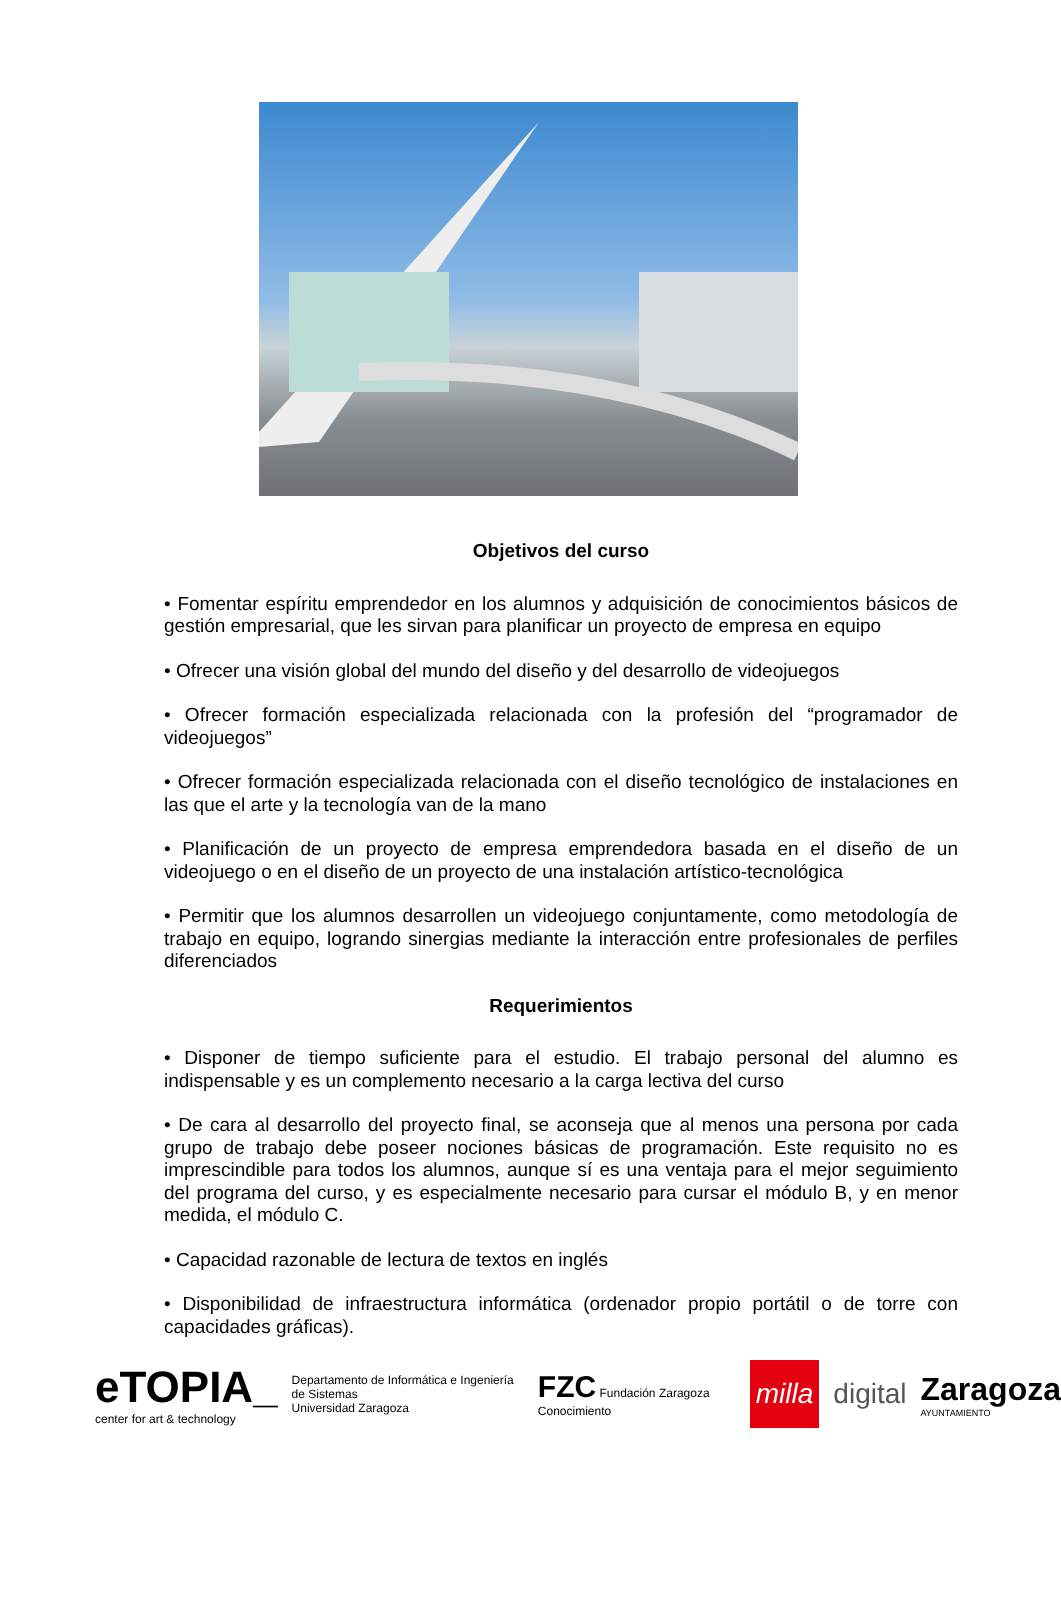Objetivos del curso
• Fomentar espíritu emprendedor en los alumnos y adquisición de conocimientos básicos de gestión empresarial, que les sirvan para planificar un proyecto de empresa en equipo
• Ofrecer una visión global del mundo del diseño y del desarrollo de videojuegos
• Ofrecer formación especializada relacionada con la profesión del “programador de videojuegos”
• Ofrecer formación especializada relacionada con el diseño tecnológico de instalaciones en las que el arte y la tecnología van de la mano
• Planificación de un proyecto de empresa emprendedora basada en el diseño de un videojuego o en el diseño de un proyecto de una instalación artístico-tecnológica
• Permitir que los alumnos desarrollen un videojuego conjuntamente, como metodología de trabajo en equipo, logrando sinergias mediante la interacción entre profesionales de perfiles diferenciados
Requerimientos
• Disponer de tiempo suficiente para el estudio. El trabajo personal del alumno es indispensable y es un complemento necesario a la carga lectiva del curso
• De cara al desarrollo del proyecto final, se aconseja que al menos una persona por cada grupo de trabajo debe poseer nociones básicas de programación. Este requisito no es imprescindible para todos los alumnos, aunque sí es una ventaja para el mejor seguimiento del programa del curso, y es especialmente necesario para cursar el módulo B, y en menor medida, el módulo C.
• Capacidad razonable de lectura de textos en inglés
• Disponibilidad de infraestructura informática (ordenador propio portátil o de torre con capacidades gráficas).
eTOPIA_
center for art & technology
Departamento de Informática e Ingeniería de Sistemas
Universidad Zaragoza
FZC Fundación Zaragoza Conocimiento
milla
digital
Zaragoza
AYUNTAMIENTO